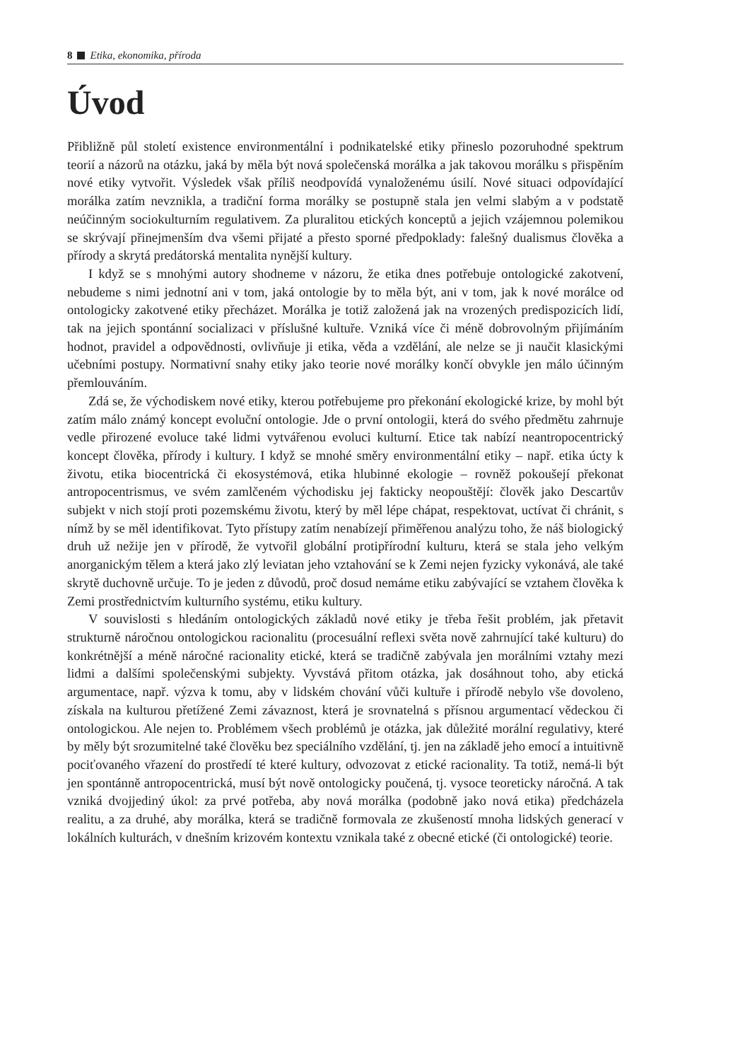8 Etika, ekonomika, příroda
Úvod
Přibližně půl století existence environmentální i podnikatelské etiky přineslo pozoruhodné spektrum teorií a názorů na otázku, jaká by měla být nová společenská morálka a jak takovou morálku s přispěním nové etiky vytvořit. Výsledek však příliš neodpovídá vynaloženému úsilí. Nové situaci odpovídající morálka zatím nevznikla, a tradiční forma morálky se postupně stala jen velmi slabým a v podstatě neúčinným sociokulturním regulativem. Za pluralitou etických konceptů a jejich vzájemnou polemikou se skrývají přinejmenším dva všemi přijaté a přesto sporné předpoklady: falešný dualismus člověka a přírody a skrytá predátorská mentalita nynější kultury.
I když se s mnohými autory shodneme v názoru, že etika dnes potřebuje ontologické zakotvení, nebudeme s nimi jednotní ani v tom, jaká ontologie by to měla být, ani v tom, jak k nové morálce od ontologicky zakotvené etiky přecházet. Morálka je totiž založená jak na vrozených predispozicích lidí, tak na jejich spontánní socializaci v příslušné kultuře. Vzniká více či méně dobrovolným přijímáním hodnot, pravidel a odpovědnosti, ovlivňuje ji etika, věda a vzdělání, ale nelze se ji naučit klasickými učebními postupy. Normativní snahy etiky jako teorie nové morálky končí obvykle jen málo účinným přemlouváním.
Zdá se, že východiskem nové etiky, kterou potřebujeme pro překonání ekologické krize, by mohl být zatím málo známý koncept evoluční ontologie. Jde o první ontologii, která do svého předmětu zahrnuje vedle přirozené evoluce také lidmi vytvářenou evoluci kulturní. Etice tak nabízí neantropocentrický koncept člověka, přírody i kultury. I když se mnohé směry environmentální etiky – např. etika úcty k životu, etika biocentrická či ekosystémová, etika hlubinné ekologie – rovněž pokoušejí překonat antropocentrismus, ve svém zamlčeném východisku jej fakticky neopouštějí: člověk jako Descartův subjekt v nich stojí proti pozemskému životu, který by měl lépe chápat, respektovat, uctívat či chránit, s nímž by se měl identifikovat. Tyto přístupy zatím nenabízejí přiměřenou analýzu toho, že náš biologický druh už nežije jen v přírodě, že vytvořil globální protipřírodní kulturu, která se stala jeho velkým anorganickým tělem a která jako zlý leviatan jeho vztahování se k Zemi nejen fyzicky vykonává, ale také skrytě duchovně určuje. To je jeden z důvodů, proč dosud nemáme etiku zabývající se vztahem člověka k Zemi prostřednictvím kulturního systému, etiku kultury.
V souvislosti s hledáním ontologických základů nové etiky je třeba řešit problém, jak přetavit strukturně náročnou ontologickou racionalitu (procesuální reflexi světa nově zahrnující také kulturu) do konkrétnější a méně náročné racionality etické, která se tradičně zabývala jen morálními vztahy mezi lidmi a dalšími společenskými subjekty. Vyvstává přitom otázka, jak dosáhnout toho, aby etická argumentace, např. výzva k tomu, aby v lidském chování vůči kultuře i přírodě nebylo vše dovoleno, získala na kulturou přetížené Zemi závaznost, která je srovnatelná s přísnou argumentací vědeckou či ontologickou. Ale nejen to. Problémem všech problémů je otázka, jak důležité morální regulativy, které by měly být srozumitelné také člověku bez speciálního vzdělání, tj. jen na základě jeho emocí a intuitivně pociťovaného vřazení do prostředí té které kultury, odvozovat z etické racionality. Ta totiž, nemá-li být jen spontánně antropocentrická, musí být nově ontologicky poučená, tj. vysoce teoreticky náročná. A tak vzniká dvojjediný úkol: za prvé potřeba, aby nová morálka (podobně jako nová etika) předcházela realitu, a za druhé, aby morálka, která se tradičně formovala ze zkušeností mnoha lidských generací v lokálních kulturách, v dnešním krizovém kontextu vznikala také z obecné etické (či ontologické) teorie.